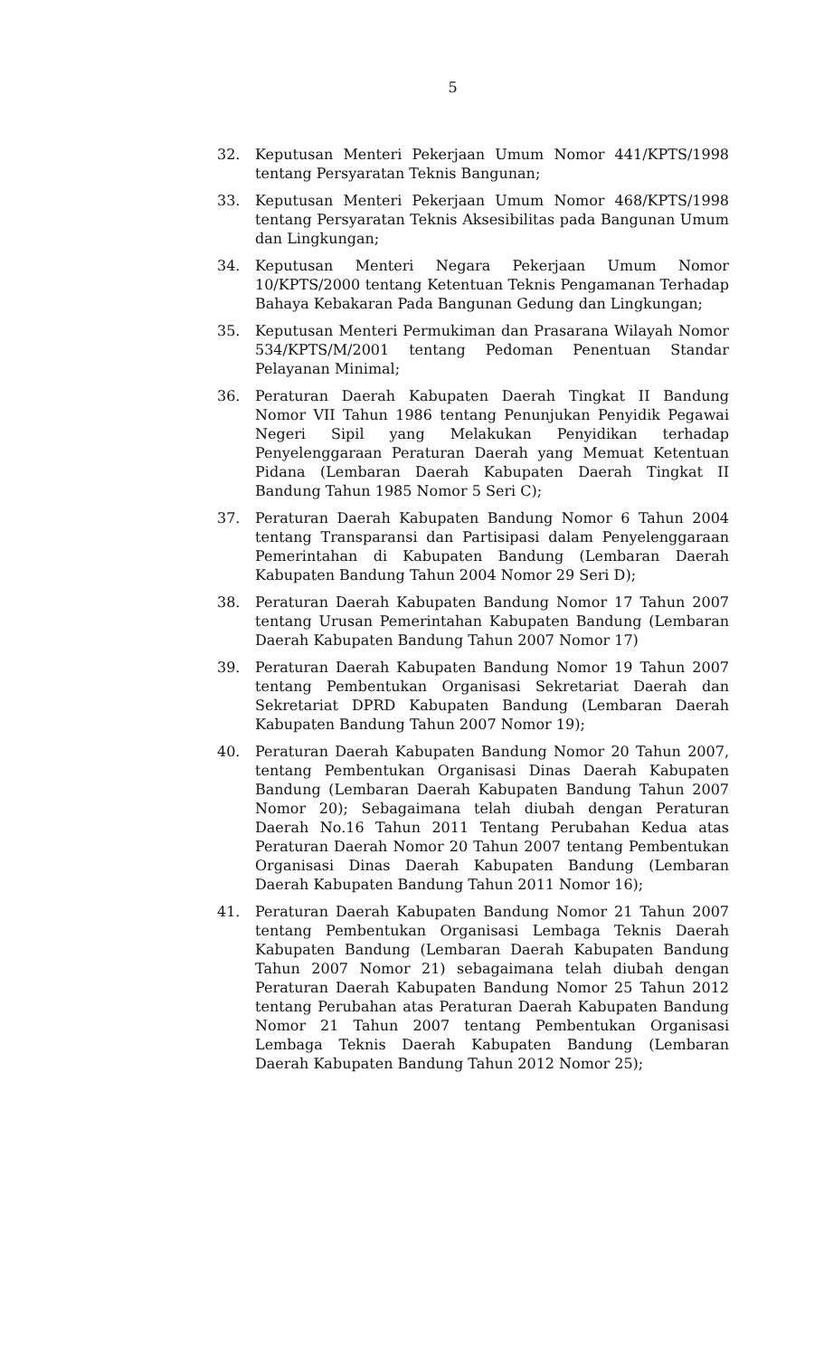5
32. Keputusan Menteri Pekerjaan Umum Nomor 441/KPTS/1998 tentang Persyaratan Teknis Bangunan;
33. Keputusan Menteri Pekerjaan Umum Nomor 468/KPTS/1998 tentang Persyaratan Teknis Aksesibilitas pada Bangunan Umum dan Lingkungan;
34. Keputusan Menteri Negara Pekerjaan Umum Nomor 10/KPTS/2000 tentang Ketentuan Teknis Pengamanan Terhadap Bahaya Kebakaran Pada Bangunan Gedung dan Lingkungan;
35. Keputusan Menteri Permukiman dan Prasarana Wilayah Nomor 534/KPTS/M/2001 tentang Pedoman Penentuan Standar Pelayanan Minimal;
36. Peraturan Daerah Kabupaten Daerah Tingkat II Bandung Nomor VII Tahun 1986 tentang Penunjukan Penyidik Pegawai Negeri Sipil yang Melakukan Penyidikan terhadap Penyelenggaraan Peraturan Daerah yang Memuat Ketentuan Pidana (Lembaran Daerah Kabupaten Daerah Tingkat II Bandung Tahun 1985 Nomor 5 Seri C);
37. Peraturan Daerah Kabupaten Bandung Nomor 6 Tahun 2004 tentang Transparansi dan Partisipasi dalam Penyelenggaraan Pemerintahan di Kabupaten Bandung (Lembaran Daerah Kabupaten Bandung Tahun 2004 Nomor 29 Seri D);
38. Peraturan Daerah Kabupaten Bandung Nomor 17 Tahun 2007 tentang Urusan Pemerintahan Kabupaten Bandung (Lembaran Daerah Kabupaten Bandung Tahun 2007 Nomor 17)
39. Peraturan Daerah Kabupaten Bandung Nomor 19 Tahun 2007 tentang Pembentukan Organisasi Sekretariat Daerah dan Sekretariat DPRD Kabupaten Bandung (Lembaran Daerah Kabupaten Bandung Tahun 2007 Nomor 19);
40. Peraturan Daerah Kabupaten Bandung Nomor 20 Tahun 2007, tentang Pembentukan Organisasi Dinas Daerah Kabupaten Bandung (Lembaran Daerah Kabupaten Bandung Tahun 2007 Nomor 20); Sebagaimana telah diubah dengan Peraturan Daerah No.16 Tahun 2011 Tentang Perubahan Kedua atas Peraturan Daerah Nomor 20 Tahun 2007 tentang Pembentukan Organisasi Dinas Daerah Kabupaten Bandung (Lembaran Daerah Kabupaten Bandung Tahun 2011 Nomor 16);
41. Peraturan Daerah Kabupaten Bandung Nomor 21 Tahun 2007 tentang Pembentukan Organisasi Lembaga Teknis Daerah Kabupaten Bandung (Lembaran Daerah Kabupaten Bandung Tahun 2007 Nomor 21) sebagaimana telah diubah dengan Peraturan Daerah Kabupaten Bandung Nomor 25 Tahun 2012 tentang Perubahan atas Peraturan Daerah Kabupaten Bandung Nomor 21 Tahun 2007 tentang Pembentukan Organisasi Lembaga Teknis Daerah Kabupaten Bandung (Lembaran Daerah Kabupaten Bandung Tahun 2012 Nomor 25);